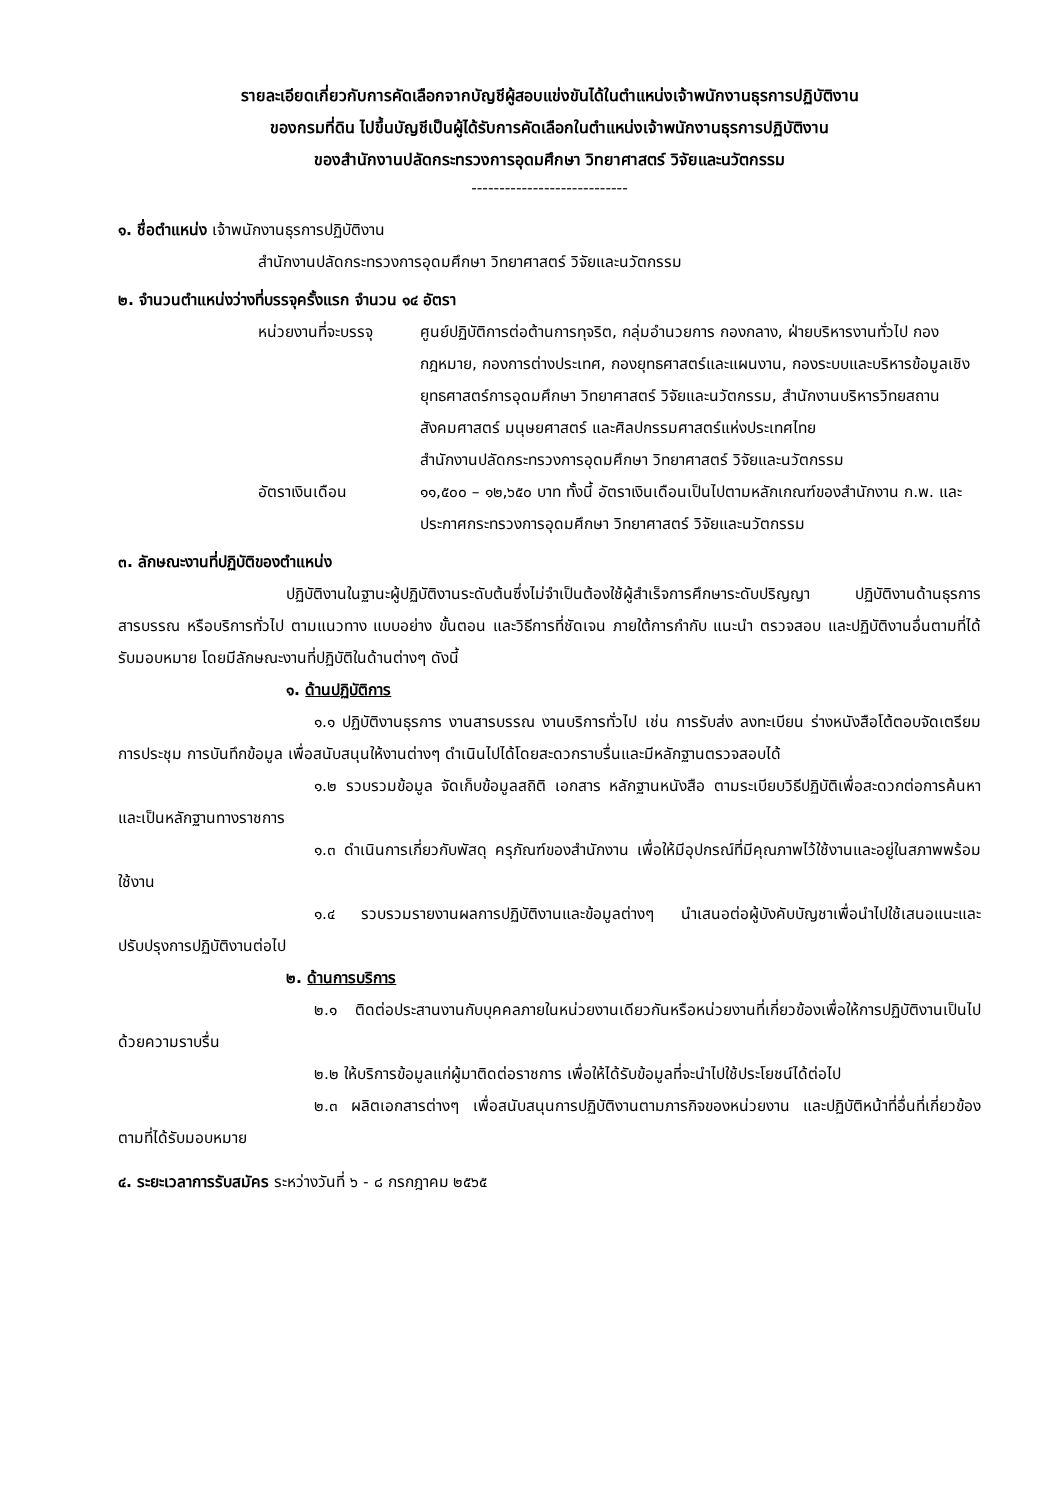รายละเอียดเกี่ยวกับการคัดเลือกจากบัญชีผู้สอบแข่งขันได้ในตำแหน่งเจ้าพนักงานธุรการปฏิบัติงาน
ของกรมที่ดิน ไปขึ้นบัญชีเป็นผู้ได้รับการคัดเลือกในตำแหน่งเจ้าพนักงานธุรการปฏิบัติงาน
ของสำนักงานปลัดกระทรวงการอุดมศึกษา วิทยาศาสตร์ วิจัยและนวัตกรรม
----------------------------
๑. ชื่อตำแหน่ง เจ้าพนักงานธุรการปฏิบัติงาน
สำนักงานปลัดกระทรวงการอุดมศึกษา วิทยาศาสตร์ วิจัยและนวัตกรรม
๒. จำนวนตำแหน่งว่างที่บรรจุครั้งแรก จำนวน ๑๔ อัตรา
หน่วยงานที่จะบรรจุ
ศูนย์ปฏิบัติการต่อต้านการทุจริต, กลุ่มอำนวยการ กองกลาง, ฝ่ายบริหารงานทั่วไป กองกฎหมาย, กองการต่างประเทศ, กองยุทธศาสตร์และแผนงาน, กองระบบและบริหารข้อมูลเชิงยุทธศาสตร์การอุดมศึกษา วิทยาศาสตร์ วิจัยและนวัตกรรม, สำนักงานบริหารวิทยสถานสังคมศาสตร์ มนุษยศาสตร์ และศิลปกรรมศาสตร์แห่งประเทศไทย
สำนักงานปลัดกระทรวงการอุดมศึกษา วิทยาศาสตร์ วิจัยและนวัตกรรม
อัตราเงินเดือน ๑๑,๕๐๐ – ๑๒,๖๕๐ บาท ทั้งนี้ อัตราเงินเดือนเป็นไปตามหลักเกณฑ์ของสำนักงาน ก.พ. และประกาศกระทรวงการอุดมศึกษา วิทยาศาสตร์ วิจัยและนวัตกรรม
๓. ลักษณะงานที่ปฏิบัติของตำแหน่ง
ปฏิบัติงานในฐานะผู้ปฏิบัติงานระดับต้นซึ่งไม่จำเป็นต้องใช้ผู้สำเร็จการศึกษาระดับปริญญา ปฏิบัติงานด้านธุรการ สารบรรณ หรือบริการทั่วไป ตามแนวทาง แบบอย่าง ขั้นตอน และวิธีการที่ชัดเจน ภายใต้การกำกับ แนะนำ ตรวจสอบ และปฏิบัติงานอื่นตามที่ได้รับมอบหมาย โดยมีลักษณะงานที่ปฏิบัติในด้านต่างๆ ดังนี้
๑. ด้านปฏิบัติการ
๑.๑ ปฏิบัติงานธุรการ งานสารบรรณ งานบริการทั่วไป เช่น การรับส่ง ลงทะเบียน ร่างหนังสือโต้ตอบจัดเตรียมการประชุม การบันทึกข้อมูล เพื่อสนับสนุนให้งานต่างๆ ดำเนินไปได้โดยสะดวกราบรื่นและมีหลักฐานตรวจสอบได้
๑.๒ รวบรวมข้อมูล จัดเก็บข้อมูลสถิติ เอกสาร หลักฐานหนังสือ ตามระเบียบวิธีปฏิบัติเพื่อสะดวกต่อการค้นหาและเป็นหลักฐานทางราชการ
๑.๓ ดำเนินการเกี่ยวกับพัสดุ ครุภัณฑ์ของสำนักงาน เพื่อให้มีอุปกรณ์ที่มีคุณภาพไว้ใช้งานและอยู่ในสภาพพร้อมใช้งาน
๑.๔ รวบรวมรายงานผลการปฏิบัติงานและข้อมูลต่างๆ นำเสนอต่อผู้บังคับบัญชาเพื่อนำไปใช้เสนอแนะและปรับปรุงการปฏิบัติงานต่อไป
๒. ด้านการบริการ
๒.๑ ติดต่อประสานงานกับบุคคลภายในหน่วยงานเดียวกันหรือหน่วยงานที่เกี่ยวข้องเพื่อให้การปฏิบัติงานเป็นไปด้วยความราบรื่น
๒.๒ ให้บริการข้อมูลแก่ผู้มาติดต่อราชการ เพื่อให้ได้รับข้อมูลที่จะนำไปใช้ประโยชน์ได้ต่อไป
๒.๓ ผลิตเอกสารต่างๆ เพื่อสนับสนุนการปฏิบัติงานตามภารกิจของหน่วยงาน และปฏิบัติหน้าที่อื่นที่เกี่ยวข้องตามที่ได้รับมอบหมาย
๔. ระยะเวลาการรับสมัคร ระหว่างวันที่ ๖ - ๘ กรกฎาคม ๒๕๖๕